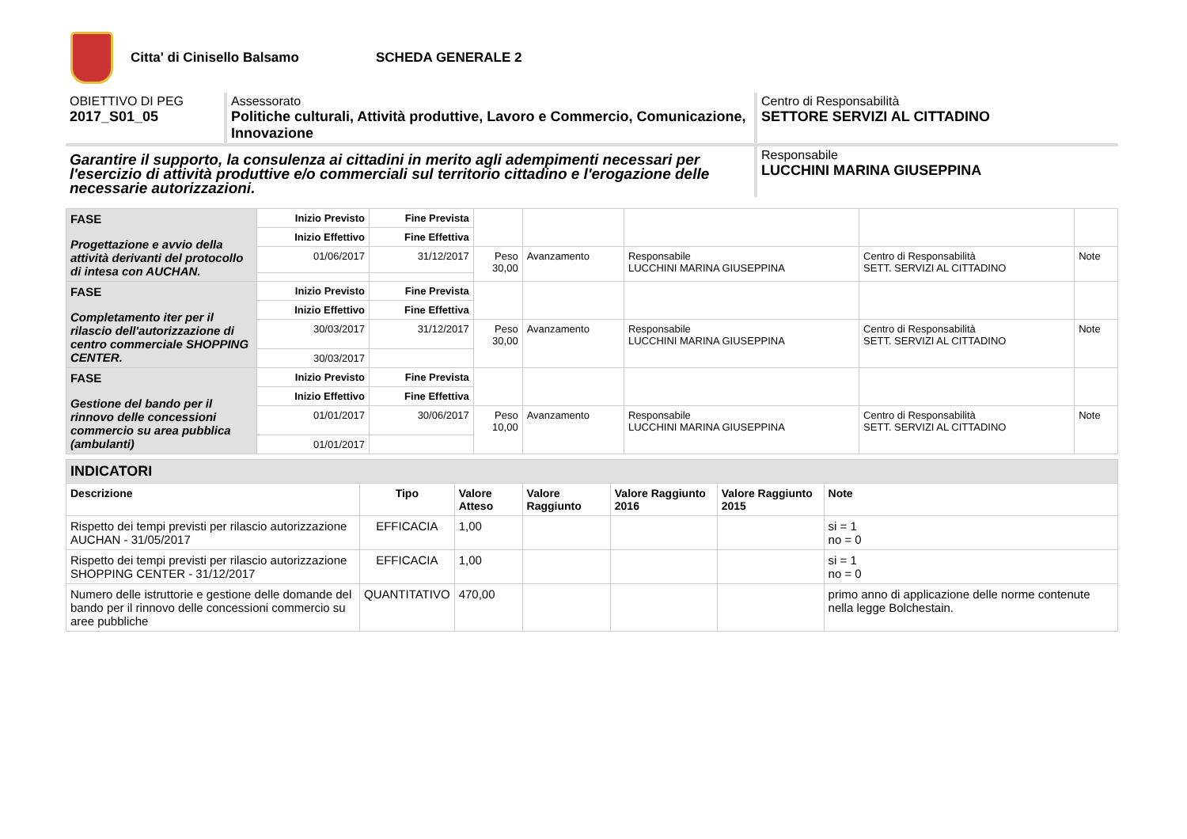Citta' di Cinisello Balsamo SCHEDA GENERALE 2
OBIETTIVO DI PEG
2017_S01_05
Assessorato
Politiche culturali, Attività produttive, Lavoro e Commercio, Comunicazione, Innovazione
Centro di Responsabilità
SETTORE SERVIZI AL CITTADINO
Garantire il supporto, la consulenza ai cittadini in merito agli adempimenti necessari per l'esercizio di attività produttive e/o commerciali sul territorio cittadino e l'erogazione delle necessarie autorizzazioni.
Responsabile
LUCCHINI MARINA GIUSEPPINA
| FASE Progettazione e avvio della attività derivanti del protocollo di intesa con AUCHAN. | Inizio Previsto | Fine Prevista | | | | | |
| | Inizio Effettivo | Fine Effettiva | | | | | |
| | 01/06/2017 | 31/12/2017 | Peso 30,00 | Avanzamento | Responsabile LUCCHINI MARINA GIUSEPPINA | Centro di Responsabilità SETT. SERVIZI AL CITTADINO | Note |
| FASE Completamento iter per il rilascio dell'autorizzazione di centro commerciale SHOPPING CENTER. | Inizio Previsto | Fine Prevista | | | | | |
| | Inizio Effettivo | Fine Effettiva | | | | | |
| | 30/03/2017 | 31/12/2017 | Peso 30,00 | Avanzamento | Responsabile LUCCHINI MARINA GIUSEPPINA | Centro di Responsabilità SETT. SERVIZI AL CITTADINO | Note |
| | 30/03/2017 | | | | | | |
| FASE Gestione del bando per il rinnovo delle concessioni commercio su area pubblica (ambulanti) | Inizio Previsto | Fine Prevista | | | | | |
| | Inizio Effettivo | Fine Effettiva | | | | | |
| | 01/01/2017 | 30/06/2017 | Peso 10,00 | Avanzamento | Responsabile LUCCHINI MARINA GIUSEPPINA | Centro di Responsabilità SETT. SERVIZI AL CITTADINO | Note |
| | 01/01/2017 | | | | | | |
| INDICATORI | | | | | | |
| --- | --- | --- | --- | --- | --- | --- |
| Descrizione | Tipo | Valore Atteso | Valore Raggiunto | Valore Raggiunto 2016 | Valore Raggiunto 2015 | Note |
| Rispetto dei tempi previsti per rilascio autorizzazione AUCHAN - 31/05/2017 | EFFICACIA | 1,00 | | | | si = 1 no = 0 |
| Rispetto dei tempi previsti per rilascio autorizzazione SHOPPING CENTER - 31/12/2017 | EFFICACIA | 1,00 | | | | si = 1 no = 0 |
| Numero delle istruttorie e gestione delle domande del bando per il rinnovo delle concessioni commercio su aree pubbliche | QUANTITATIVO | 470,00 | | | | primo anno di applicazione delle norme contenute nella legge Bolchestain. |